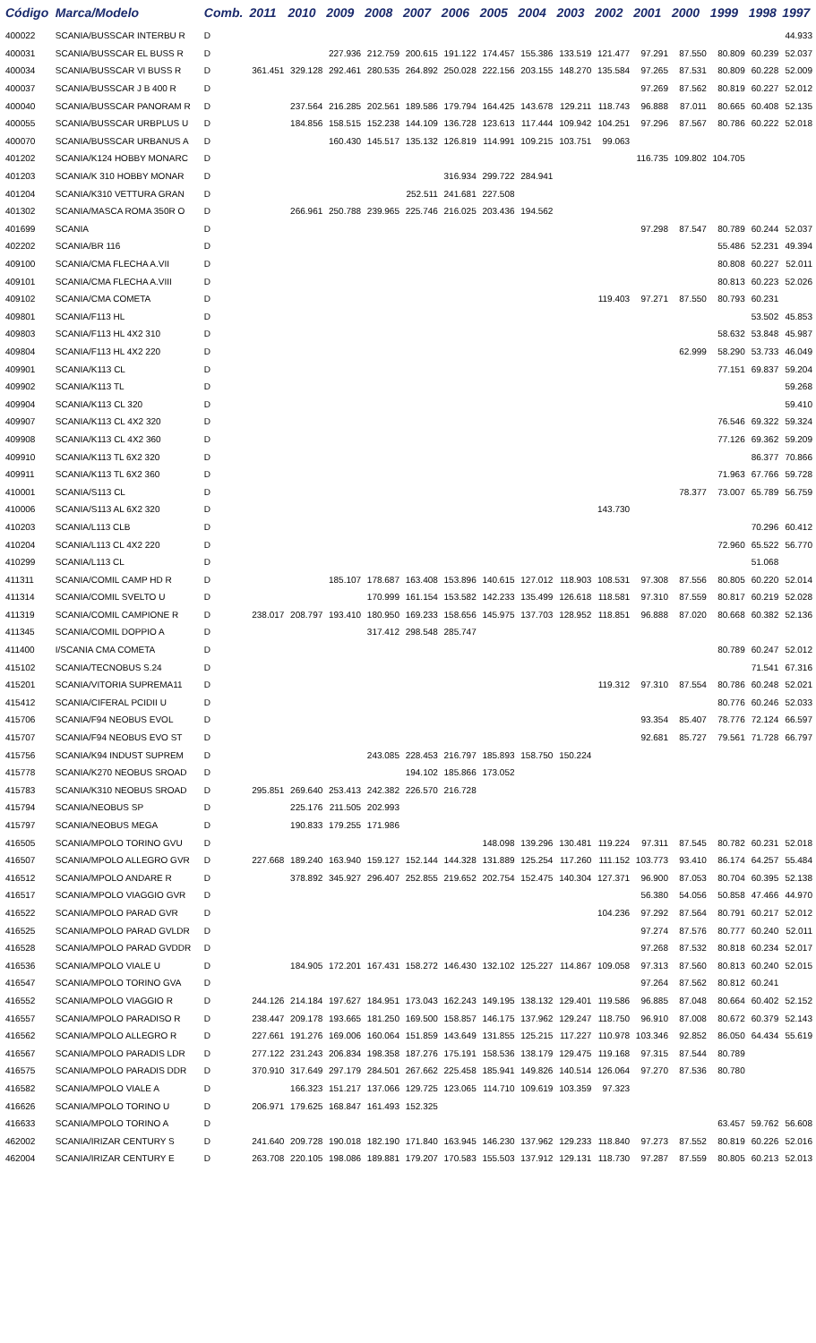| Código | Marca/Modelo | Comb. | 2011 | 2010 | 2009 | 2008 | 2007 | 2006 | 2005 | 2004 | 2003 | 2002 | 2001 | 2000 | 1999 | 1998 | 1997 |
| --- | --- | --- | --- | --- | --- | --- | --- | --- | --- | --- | --- | --- | --- | --- | --- | --- | --- |
| 400022 | SCANIA/BUSSCAR INTERBU R | D | | | | | | | | | | | | | | | 44.933 |
| 400031 | SCANIA/BUSSCAR EL BUSS R | D | | | 227.936 | 212.759 | 200.615 | 191.122 | 174.457 | 155.386 | 133.519 | 121.477 | 97.291 | 87.550 | 80.809 | 60.239 | 52.037 |
| 400034 | SCANIA/BUSSCAR VI BUSS R | D | 361.451 | 329.128 | 292.461 | 280.535 | 264.892 | 250.028 | 222.156 | 203.155 | 148.270 | 135.584 | 97.265 | 87.531 | 80.809 | 60.228 | 52.009 |
| 400037 | SCANIA/BUSSCAR J B 400 R | D | | | | | | | | | | | 97.269 | 87.562 | 80.819 | 60.227 | 52.012 |
| 400040 | SCANIA/BUSSCAR PANORAM R | D | | 237.564 | 216.285 | 202.561 | 189.586 | 179.794 | 164.425 | 143.678 | 129.211 | 118.743 | 96.888 | 87.011 | 80.665 | 60.408 | 52.135 |
| 400055 | SCANIA/BUSSCAR URBPLUS U | D | | 184.856 | 158.515 | 152.238 | 144.109 | 136.728 | 123.613 | 117.444 | 109.942 | 104.251 | 97.296 | 87.567 | 80.786 | 60.222 | 52.018 |
| 400070 | SCANIA/BUSSCAR URBANUS A | D | | | 160.430 | 145.517 | 135.132 | 126.819 | 114.991 | 109.215 | 103.751 | 99.063 | | | | | |
| 401202 | SCANIA/K124 HOBBY MONARC | D | | | | | | | | | | | 116.735 | 109.802 | 104.705 | | |
| 401203 | SCANIA/K 310 HOBBY MONAR | D | | | | | | 316.934 | 299.722 | 284.941 | | | | | | | |
| 401204 | SCANIA/K310 VETTURA GRAN | D | | | | | 252.511 | 241.681 | 227.508 | | | | | | | | |
| 401302 | SCANIA/MASCA ROMA 350R O | D | | 266.961 | 250.788 | 239.965 | 225.746 | 216.025 | 203.436 | 194.562 | | | | | | | |
| 401699 | SCANIA | D | | | | | | | | | | | 97.298 | 87.547 | 80.789 | 60.244 | 52.037 |
| 402202 | SCANIA/BR 116 | D | | | | | | | | | | | | | 55.486 | 52.231 | 49.394 |
| 409100 | SCANIA/CMA FLECHA A.VII | D | | | | | | | | | | | | | 80.808 | 60.227 | 52.011 |
| 409101 | SCANIA/CMA FLECHA A.VIII | D | | | | | | | | | | | | | 80.813 | 60.223 | 52.026 |
| 409102 | SCANIA/CMA COMETA | D | | | | | | | | | | 119.403 | 97.271 | 87.550 | 80.793 | 60.231 | |
| 409801 | SCANIA/F113 HL | D | | | | | | | | | | | | | | 53.502 | 45.853 |
| 409803 | SCANIA/F113 HL 4X2 310 | D | | | | | | | | | | | | | 58.632 | 53.848 | 45.987 |
| 409804 | SCANIA/F113 HL 4X2 220 | D | | | | | | | | | | | | 62.999 | 58.290 | 53.733 | 46.049 |
| 409901 | SCANIA/K113 CL | D | | | | | | | | | | | | | 77.151 | 69.837 | 59.204 |
| 409902 | SCANIA/K113 TL | D | | | | | | | | | | | | | | | 59.268 |
| 409904 | SCANIA/K113 CL 320 | D | | | | | | | | | | | | | | | 59.410 |
| 409907 | SCANIA/K113 CL 4X2 320 | D | | | | | | | | | | | | | 76.546 | 69.322 | 59.324 |
| 409908 | SCANIA/K113 CL 4X2 360 | D | | | | | | | | | | | | | 77.126 | 69.362 | 59.209 |
| 409910 | SCANIA/K113 TL 6X2 320 | D | | | | | | | | | | | | | | 86.377 | 70.866 |
| 409911 | SCANIA/K113 TL 6X2 360 | D | | | | | | | | | | | | | 71.963 | 67.766 | 59.728 |
| 410001 | SCANIA/S113 CL | D | | | | | | | | | | | | 78.377 | 73.007 | 65.789 | 56.759 |
| 410006 | SCANIA/S113 AL 6X2 320 | D | | | | | | | | | | 143.730 | | | | | |
| 410203 | SCANIA/L113 CLB | D | | | | | | | | | | | | | | 70.296 | 60.412 |
| 410204 | SCANIA/L113 CL 4X2 220 | D | | | | | | | | | | | | | 72.960 | 65.522 | 56.770 |
| 410299 | SCANIA/L113 CL | D | | | | | | | | | | | | | | 51.068 | |
| 411311 | SCANIA/COMIL CAMP HD R | D | | | 185.107 | 178.687 | 163.408 | 153.896 | 140.615 | 127.012 | 118.903 | 108.531 | 97.308 | 87.556 | 80.805 | 60.220 | 52.014 |
| 411314 | SCANIA/COMIL SVELTO U | D | | | | 170.999 | 161.154 | 153.582 | 142.233 | 135.499 | 126.618 | 118.581 | 97.310 | 87.559 | 80.817 | 60.219 | 52.028 |
| 411319 | SCANIA/COMIL CAMPIONE R | D | 238.017 | 208.797 | 193.410 | 180.950 | 169.233 | 158.656 | 145.975 | 137.703 | 128.952 | 118.851 | 96.888 | 87.020 | 80.668 | 60.382 | 52.136 |
| 411345 | SCANIA/COMIL DOPPIO A | D | | | | 317.412 | 298.548 | 285.747 | | | | | | | | | |
| 411400 | I/SCANIA CMA COMETA | D | | | | | | | | | | | | | 80.789 | 60.247 | 52.012 |
| 415102 | SCANIA/TECNOBUS S.24 | D | | | | | | | | | | | | | | 71.541 | 67.316 |
| 415201 | SCANIA/VITORIA SUPREMA11 | D | | | | | | | | | | 119.312 | 97.310 | 87.554 | 80.786 | 60.248 | 52.021 |
| 415412 | SCANIA/CIFERAL PCIDII U | D | | | | | | | | | | | | | 80.776 | 60.246 | 52.033 |
| 415706 | SCANIA/F94 NEOBUS EVOL | D | | | | | | | | | | | 93.354 | 85.407 | 78.776 | 72.124 | 66.597 |
| 415707 | SCANIA/F94 NEOBUS EVO ST | D | | | | | | | | | | | 92.681 | 85.727 | 79.561 | 71.728 | 66.797 |
| 415756 | SCANIA/K94 INDUST SUPREM | D | | | | 243.085 | 228.453 | 216.797 | 185.893 | 158.750 | 150.224 | | | | | | |
| 415778 | SCANIA/K270 NEOBUS SROAD | D | | | | | 194.102 | 185.866 | 173.052 | | | | | | | | |
| 415783 | SCANIA/K310 NEOBUS SROAD | D | 295.851 | 269.640 | 253.413 | 242.382 | 226.570 | 216.728 | | | | | | | | | |
| 415794 | SCANIA/NEOBUS SP | D | | 225.176 | 211.505 | 202.993 | | | | | | | | | | | |
| 415797 | SCANIA/NEOBUS MEGA | D | | 190.833 | 179.255 | 171.986 | | | | | | | | | | | |
| 416505 | SCANIA/MPOLO TORINO GVU | D | | | | | | | 148.098 | 139.296 | 130.481 | 119.224 | 97.311 | 87.545 | 80.782 | 60.231 | 52.018 |
| 416507 | SCANIA/MPOLO ALLEGRO GVR | D | 227.668 | 189.240 | 163.940 | 159.127 | 152.144 | 144.328 | 131.889 | 125.254 | 117.260 | 111.152 | 103.773 | 93.410 | 86.174 | 64.257 | 55.484 |
| 416512 | SCANIA/MPOLO ANDARE R | D | | 378.892 | 345.927 | 296.407 | 252.855 | 219.652 | 202.754 | 152.475 | 140.304 | 127.371 | 96.900 | 87.053 | 80.704 | 60.395 | 52.138 |
| 416517 | SCANIA/MPOLO VIAGGIO GVR | D | | | | | | | | | | | 56.380 | 54.056 | 50.858 | 47.466 | 44.970 |
| 416522 | SCANIA/MPOLO PARAD GVR | D | | | | | | | | | | 104.236 | 97.292 | 87.564 | 80.791 | 60.217 | 52.012 |
| 416525 | SCANIA/MPOLO PARAD GVLDR | D | | | | | | | | | | | 97.274 | 87.576 | 80.777 | 60.240 | 52.011 |
| 416528 | SCANIA/MPOLO PARAD GVDDR | D | | | | | | | | | | | 97.268 | 87.532 | 80.818 | 60.234 | 52.017 |
| 416536 | SCANIA/MPOLO VIALE U | D | | 184.905 | 172.201 | 167.431 | 158.272 | 146.430 | 132.102 | 125.227 | 114.867 | 109.058 | 97.313 | 87.560 | 80.813 | 60.240 | 52.015 |
| 416547 | SCANIA/MPOLO TORINO GVA | D | | | | | | | | | | | 97.264 | 87.562 | 80.812 | 60.241 | |
| 416552 | SCANIA/MPOLO VIAGGIO R | D | 244.126 | 214.184 | 197.627 | 184.951 | 173.043 | 162.243 | 149.195 | 138.132 | 129.401 | 119.586 | 96.885 | 87.048 | 80.664 | 60.402 | 52.152 |
| 416557 | SCANIA/MPOLO PARADISO R | D | 238.447 | 209.178 | 193.665 | 181.250 | 169.500 | 158.857 | 146.175 | 137.962 | 129.247 | 118.750 | 96.910 | 87.008 | 80.672 | 60.379 | 52.143 |
| 416562 | SCANIA/MPOLO ALLEGRO R | D | 227.661 | 191.276 | 169.006 | 160.064 | 151.859 | 143.649 | 131.855 | 125.215 | 117.227 | 110.978 | 103.346 | 92.852 | 86.050 | 64.434 | 55.619 |
| 416567 | SCANIA/MPOLO PARADIS LDR | D | 277.122 | 231.243 | 206.834 | 198.358 | 187.276 | 175.191 | 158.536 | 138.179 | 129.475 | 119.168 | 97.315 | 87.544 | 80.789 | | |
| 416575 | SCANIA/MPOLO PARADIS DDR | D | 370.910 | 317.649 | 297.179 | 284.501 | 267.662 | 225.458 | 185.941 | 149.826 | 140.514 | 126.064 | 97.270 | 87.536 | 80.780 | | |
| 416582 | SCANIA/MPOLO VIALE A | D | | 166.323 | 151.217 | 137.066 | 129.725 | 123.065 | 114.710 | 109.619 | 103.359 | 97.323 | | | | | |
| 416626 | SCANIA/MPOLO TORINO U | D | 206.971 | 179.625 | 168.847 | 161.493 | 152.325 | | | | | | | | | | |
| 416633 | SCANIA/MPOLO TORINO A | D | | | | | | | | | | | | | 63.457 | 59.762 | 56.608 |
| 462002 | SCANIA/IRIZAR CENTURY S | D | 241.640 | 209.728 | 190.018 | 182.190 | 171.840 | 163.945 | 146.230 | 137.962 | 129.233 | 118.840 | 97.273 | 87.552 | 80.819 | 60.226 | 52.016 |
| 462004 | SCANIA/IRIZAR CENTURY E | D | 263.708 | 220.105 | 198.086 | 189.881 | 179.207 | 170.583 | 155.503 | 137.912 | 129.131 | 118.730 | 97.287 | 87.559 | 80.805 | 60.213 | 52.013 |